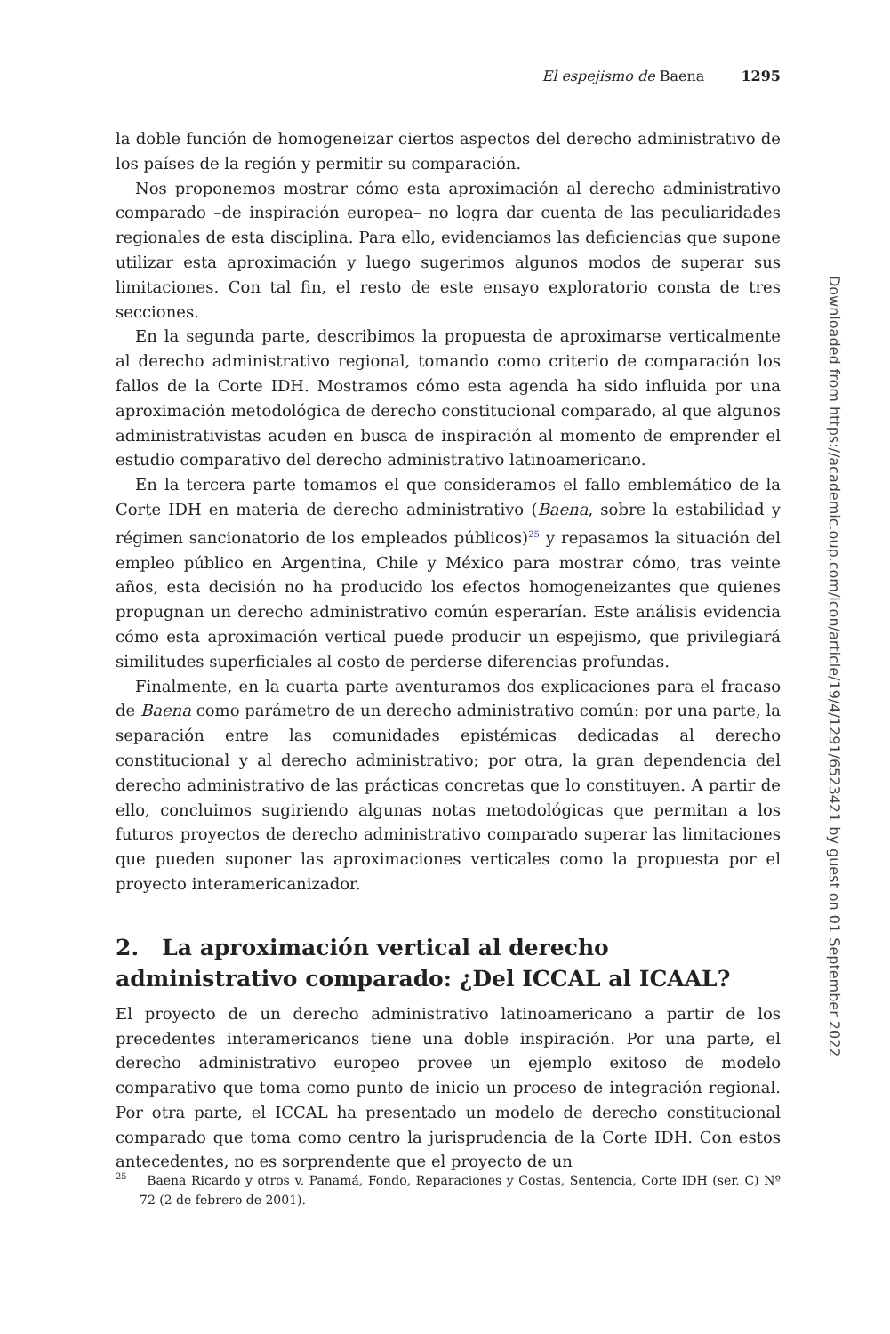El espejismo de Baena 1295
la doble función de homogeneizar ciertos aspectos del derecho administrativo de los países de la región y permitir su comparación.
Nos proponemos mostrar cómo esta aproximación al derecho administrativo comparado –de inspiración europea– no logra dar cuenta de las peculiaridades regionales de esta disciplina. Para ello, evidenciamos las deficiencias que supone utilizar esta aproximación y luego sugerimos algunos modos de superar sus limitaciones. Con tal fin, el resto de este ensayo exploratorio consta de tres secciones.
En la segunda parte, describimos la propuesta de aproximarse verticalmente al derecho administrativo regional, tomando como criterio de comparación los fallos de la Corte IDH. Mostramos cómo esta agenda ha sido influida por una aproximación metodológica de derecho constitucional comparado, al que algunos administrativistas acuden en busca de inspiración al momento de emprender el estudio comparativo del derecho administrativo latinoamericano.
En la tercera parte tomamos el que consideramos el fallo emblemático de la Corte IDH en materia de derecho administrativo (Baena, sobre la estabilidad y régimen sancionatorio de los empleados públicos)<sup>25</sup> y repasamos la situación del empleo público en Argentina, Chile y México para mostrar cómo, tras veinte años, esta decisión no ha producido los efectos homogeneizantes que quienes propugnan un derecho administrativo común esperarían. Este análisis evidencia cómo esta aproximación vertical puede producir un espejismo, que privilegiará similitudes superficiales al costo de perderse diferencias profundas.
Finalmente, en la cuarta parte aventuramos dos explicaciones para el fracaso de Baena como parámetro de un derecho administrativo común: por una parte, la separación entre las comunidades epistémicas dedicadas al derecho constitucional y al derecho administrativo; por otra, la gran dependencia del derecho administrativo de las prácticas concretas que lo constituyen. A partir de ello, concluimos sugiriendo algunas notas metodológicas que permitan a los futuros proyectos de derecho administrativo comparado superar las limitaciones que pueden suponer las aproximaciones verticales como la propuesta por el proyecto interamericanizador.
2. La aproximación vertical al derecho administrativo comparado: ¿Del ICCAL al ICAAL?
El proyecto de un derecho administrativo latinoamericano a partir de los precedentes interamericanos tiene una doble inspiración. Por una parte, el derecho administrativo europeo provee un ejemplo exitoso de modelo comparativo que toma como punto de inicio un proceso de integración regional. Por otra parte, el ICCAL ha presentado un modelo de derecho constitucional comparado que toma como centro la jurisprudencia de la Corte IDH. Con estos antecedentes, no es sorprendente que el proyecto de un
<sup>25</sup> Baena Ricardo y otros v. Panamá, Fondo, Reparaciones y Costas, Sentencia, Corte IDH (ser. C) Nº 72 (2 de febrero de 2001).
Downloaded from https://academic.oup.com/icon/article/19/4/1291/6523421 by guest on 01 September 2022